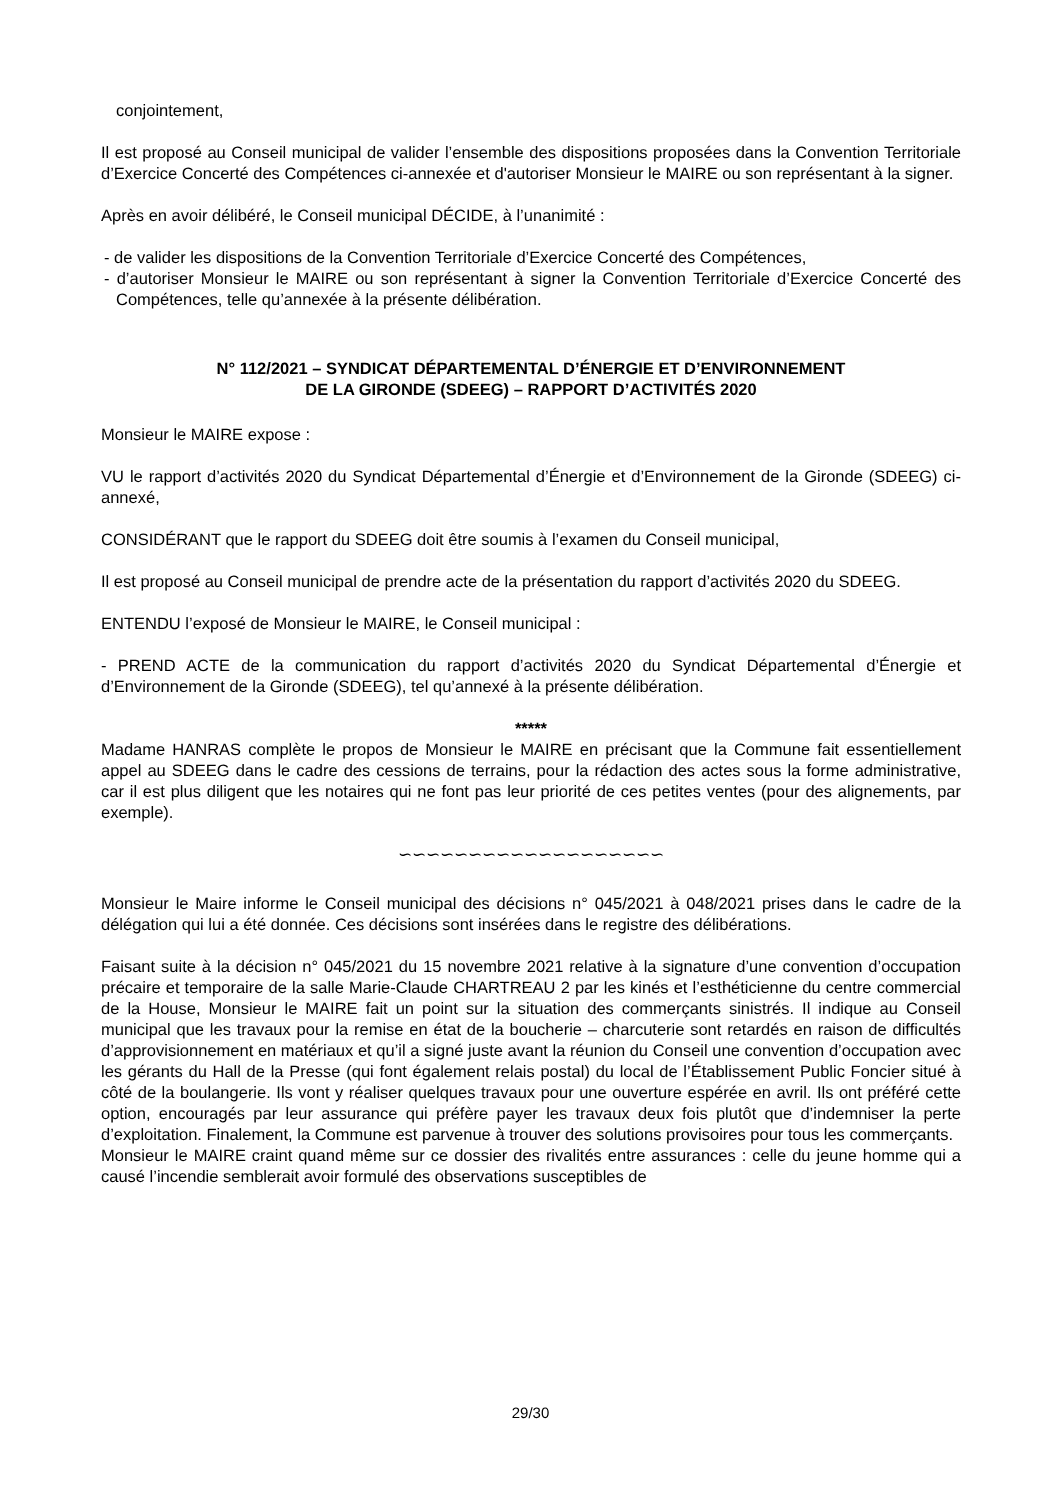conjointement,
Il est proposé au Conseil municipal de valider l’ensemble des dispositions proposées dans la Convention Territoriale d’Exercice Concerté des Compétences ci-annexée et d'autoriser Monsieur le MAIRE ou son représentant à la signer.
Après en avoir délibéré, le Conseil municipal DÉCIDE, à l’unanimité :
- de valider les dispositions de la Convention Territoriale d’Exercice Concerté des Compétences,
- d’autoriser Monsieur le MAIRE ou son représentant à signer la Convention Territoriale d’Exercice Concerté des Compétences, telle qu’annexée à la présente délibération.
N° 112/2021 – SYNDICAT DÉPARTEMENTAL D’ÉNERGIE ET D’ENVIRONNEMENT
DE LA GIRONDE (SDEEG) – RAPPORT D’ACTIVITÉS 2020
Monsieur le MAIRE expose :
VU le rapport d’activités 2020 du Syndicat Départemental d’Énergie et d’Environnement de la Gironde (SDEEG) ci-annexé,
CONSIDÉRANT que le rapport du SDEEG doit être soumis à l’examen du Conseil municipal,
Il est proposé au Conseil municipal de prendre acte de la présentation du rapport d’activités 2020 du SDEEG.
ENTENDU l’exposé de Monsieur le MAIRE, le Conseil municipal :
- PREND ACTE de la communication du rapport d’activités 2020 du Syndicat Départemental d’Énergie et d’Environnement de la Gironde (SDEEG), tel qu’annexé à la présente délibération.
*****
Madame HANRAS complète le propos de Monsieur le MAIRE en précisant que la Commune fait essentiellement appel au SDEEG dans le cadre des cessions de terrains, pour la rédaction des actes sous la forme administrative, car il est plus diligent que les notaires qui ne font pas leur priorité de ces petites ventes (pour des alignements, par exemple).
∽∽∽∽∽∽∽∽∽∽∽∽∽∽∽∽∽∽∽
Monsieur le Maire informe le Conseil municipal des décisions n° 045/2021 à 048/2021 prises dans le cadre de la délégation qui lui a été donnée. Ces décisions sont insérées dans le registre des délibérations.
Faisant suite à la décision n° 045/2021 du 15 novembre 2021 relative à la signature d’une convention d’occupation précaire et temporaire de la salle Marie-Claude CHARTREAU 2 par les kinés et l’esthéticienne du centre commercial de la House, Monsieur le MAIRE fait un point sur la situation des commerçants sinistrés. Il indique au Conseil municipal que les travaux pour la remise en état de la boucherie – charcuterie sont retardés en raison de difficultés d’approvisionnement en matériaux et qu’il a signé juste avant la réunion du Conseil une convention d’occupation avec les gérants du Hall de la Presse (qui font également relais postal) du local de l’Établissement Public Foncier situé à côté de la boulangerie. Ils vont y réaliser quelques travaux pour une ouverture espérée en avril. Ils ont préféré cette option, encouragés par leur assurance qui préfère payer les travaux deux fois plutôt que d’indemniser la perte d’exploitation. Finalement, la Commune est parvenue à trouver des solutions provisoires pour tous les commerçants.
Monsieur le MAIRE craint quand même sur ce dossier des rivalités entre assurances : celle du jeune homme qui a causé l’incendie semblerait avoir formulé des observations susceptibles de
29/30